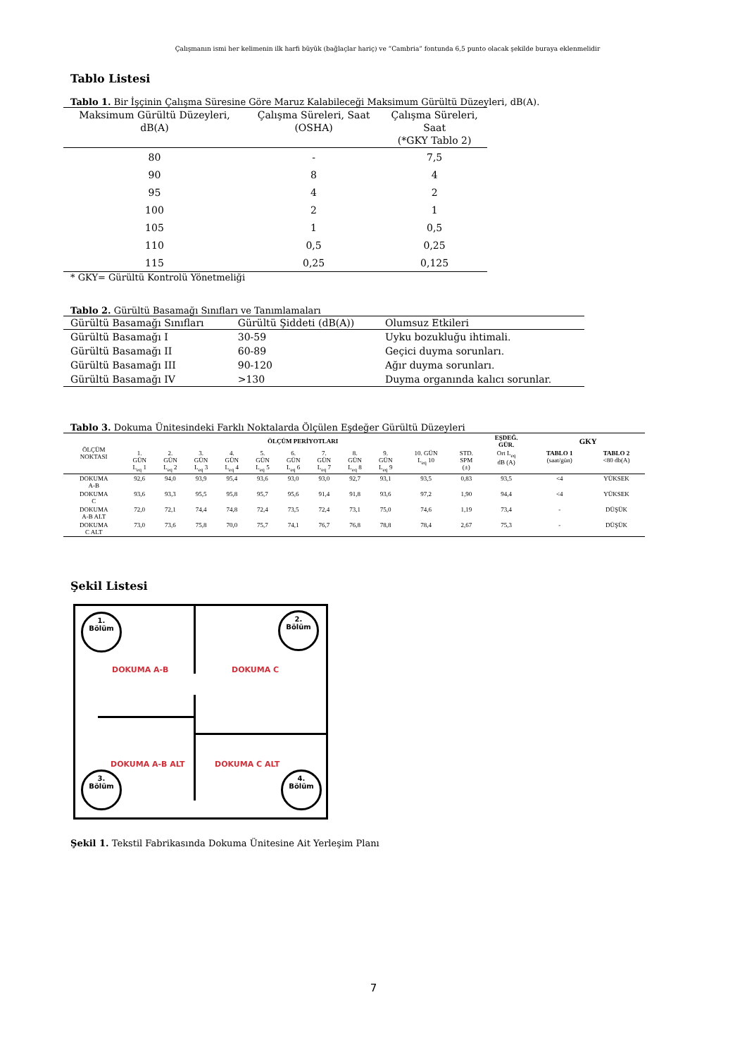Çalışmanın ismi her kelimenin ilk harfi büyük (bağlaçlar hariç) ve “Cambria” fontunda 6,5 punto olacak şekilde buraya eklenmelidir
Tablo Listesi
Tablo 1. Bir İşçinin Çalışma Süresine Göre Maruz Kalabileceği Maksimum Gürültü Düzeyleri, dB(A).
| Maksimum Gürültü Düzeyleri, dB(A) | Çalışma Süreleri, Saat (OSHA) | Çalışma Süreleri, Saat (*GKY Tablo 2) |
| --- | --- | --- |
| 80 | - | 7,5 |
| 90 | 8 | 4 |
| 95 | 4 | 2 |
| 100 | 2 | 1 |
| 105 | 1 | 0,5 |
| 110 | 0,5 | 0,25 |
| 115 | 0,25 | 0,125 |
* GKY= Gürültü Kontrolü Yönetmeliği
Tablo 2. Gürültü Basamağı Sınıfları ve Tanımlamaları
| Gürültü Basamağı Sınıfları | Gürültü Şiddeti (dB(A)) | Olumsuz Etkileri |
| --- | --- | --- |
| Gürültü Basamağı I | 30-59 | Uyku bozukluğu ihtimali. |
| Gürültü Basamağı II | 60-89 | Geçici duyma sorunları. |
| Gürültü Basamağı III | 90-120 | Ağır duyma sorunları. |
| Gürültü Basamağı IV | >130 | Duyma organında kalıcı sorunlar. |
Tablo 3. Dokuma Ünitesindeki Farklı Noktalarda Ölçülen Eşdeğer Gürültü Düzeyleri
| ÖLÇÜM NOKTASI | ÖLÇÜM PERİYOTLARI | | | | | | | | | | | EŞDEĞ. GÜR. | GKY | |
| --- | --- | --- | --- | --- | --- | --- | --- | --- | --- | --- | --- | --- | --- | --- |
| | 1. GÜN L<sub>eq</sub> 1 | 2. GÜN L<sub>eq</sub> 2 | 3. GÜN L<sub>eq</sub> 3 | 4. GÜN L<sub>eq</sub> 4 | 5. GÜN L<sub>eq</sub> 5 | 6. GÜN L<sub>eq</sub> 6 | 7. GÜN L<sub>eq</sub> 7 | 8. GÜN L<sub>eq</sub> 8 | 9. GÜN L<sub>eq</sub> 9 | 10. GÜN L<sub>eq</sub> 10 | STD. SPM (±) | Ort L<sub>eq</sub> dB (A) | TABLO 1 (saat/gün) | TABLO 2 <80 db(A) |
| DOKUMA A-B | 92,6 | 94,0 | 93,9 | 95,4 | 93,6 | 93,0 | 93,0 | 92,7 | 93,1 | 93,5 | 0,83 | 93,5 | <4 | YÜKSEK |
| DOKUMA C | 93,6 | 93,3 | 95,5 | 95,8 | 95,7 | 95,6 | 91,4 | 91,8 | 93,6 | 97,2 | 1,90 | 94,4 | <4 | YÜKSEK |
| DOKUMA A-B ALT | 72,0 | 72,1 | 74,4 | 74,8 | 72,4 | 73,5 | 72,4 | 73,1 | 75,0 | 74,6 | 1,19 | 73,4 | - | DÜŞÜK |
| DOKUMA C ALT | 73,0 | 73,6 | 75,8 | 70,0 | 75,7 | 74,1 | 76,7 | 76,8 | 78,8 | 78,4 | 2,67 | 75,3 | - | DÜŞÜK |
Şekil Listesi
1.
Bölüm
2.
Bölüm
3.
Bölüm
4.
Bölüm
DOKUMA A-B DOKUMA C
DOKUMA A-B ALT DOKUMA C ALT
Şekil 1. Tekstil Fabrikasında Dokuma Ünitesine Ait Yerleşim Planı
7